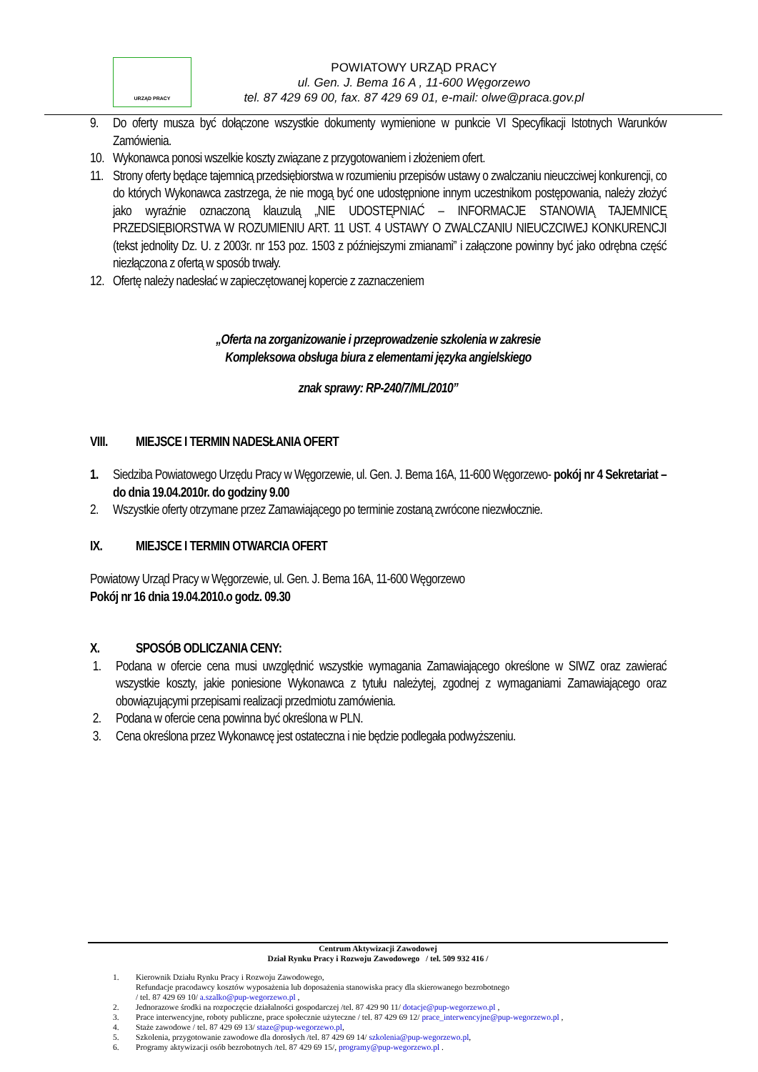URZĄD PRACY
POWIATOWY URZĄD PRACY
ul. Gen. J. Bema 16 A , 11-600 Węgorzewo
tel. 87 429 69 00, fax. 87 429 69 01, e-mail: olwe@praca.gov.pl
9. Do oferty musza być dołączone wszystkie dokumenty wymienione w punkcie VI Specyfikacji Istotnych Warunków Zamówienia.
10. Wykonawca ponosi wszelkie koszty związane z przygotowaniem i złożeniem ofert.
11. Strony oferty będące tajemnicą przedsiębiorstwa w rozumieniu przepisów ustawy o zwalczaniu nieuczciwej konkurencji, co do których Wykonawca zastrzega, że nie mogą być one udostępnione innym uczestnikom postępowania, należy złożyć jako wyraźnie oznaczoną klauzulą „NIE UDOSTĘPNIAĆ – INFORMACJE STANOWIĄ TAJEMNICĘ PRZEDSIĘBIORSTWA W ROZUMIENIU ART. 11 UST. 4 USTAWY O ZWALCZANIU NIEUCZCIWEJ KONKURENCJI (tekst jednolity Dz. U. z 2003r. nr 153 poz. 1503 z późniejszymi zmianami” i załączone powinny być jako odrębna część niezłączona z ofertą w sposób trwały.
12. Ofertę należy nadesłać w zapieczętowanej kopercie z zaznaczeniem
„Oferta na zorganizowanie i przeprowadzenie szkolenia w zakresie
Kompleksowa obsługa biura z elementami języka angielskiego
znak sprawy: RP-240/7/ML/2010”
VIII. MIEJSCE I TERMIN NADESŁANIA OFERT
1. Siedziba Powiatowego Urzędu Pracy w Węgorzewie, ul. Gen. J. Bema 16A, 11-600 Węgorzewo- pokój nr 4 Sekretariat – do dnia 19.04.2010r. do godziny 9.00
2. Wszystkie oferty otrzymane przez Zamawiającego po terminie zostaną zwrócone niezwłocznie.
IX. MIEJSCE I TERMIN OTWARCIA OFERT
Powiatowy Urząd Pracy w Węgorzewie, ul. Gen. J. Bema 16A, 11-600 Węgorzewo
Pokój nr 16 dnia 19.04.2010.o godz. 09.30
X. SPOSÓB ODLICZANIA CENY:
1. Podana w ofercie cena musi uwzględnić wszystkie wymagania Zamawiającego określone w SIWZ oraz zawierać wszystkie koszty, jakie poniesione Wykonawca z tytułu należytej, zgodnej z wymaganiami Zamawiającego oraz obowiązującymi przepisami realizacji przedmiotu zamówienia.
2. Podana w ofercie cena powinna być określona w PLN.
3. Cena określona przez Wykonawcę jest ostateczna i nie będzie podlegała podwyższeniu.
Centrum Aktywizacji Zawodowej
Dział Rynku Pracy i Rozwoju Zawodowego / tel. 509 932 416 /
1. Kierownik Działu Rynku Pracy i Rozwoju Zawodowego,
Refundacje pracodawcy kosztów wyposażenia lub doposażenia stanowiska pracy dla skierowanego bezrobotnego
/ tel. 87 429 69 10/ a.szalko@pup-wegorzewo.pl ,
2. Jednorazowe środki na rozpoczęcie działalności gospodarczej /tel. 87 429 90 11/ dotacje@pup-wegorzewo.pl ,
3. Prace interwencyjne, roboty publiczne, prace społecznie użyteczne / tel. 87 429 69 12/ prace_interwencyjne@pup-wegorzewo.pl ,
4. Staże zawodowe / tel. 87 429 69 13/ staze@pup-wegorzewo.pl,
5. Szkolenia, przygotowanie zawodowe dla dorosłych /tel. 87 429 69 14/ szkolenia@pup-wegorzewo.pl,
6. Programy aktywizacji osób bezrobotnych /tel. 87 429 69 15/, programy@pup-wegorzewo.pl .